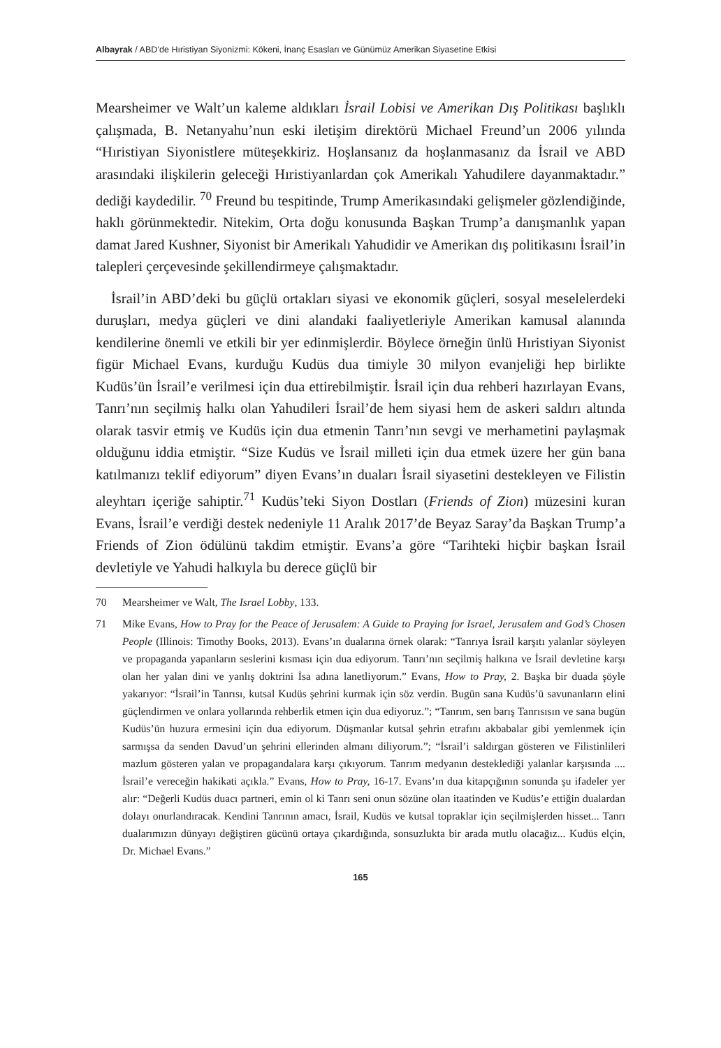Albayrak / ABD’de Hıristiyan Siyonizmi: Kökeni, İnanç Esasları ve Günümüz Amerikan Siyasetine Etkisi
Mearsheimer ve Walt’un kaleme aldıkları İsrail Lobisi ve Amerikan Dış Politikası başlıklı çalışmada, B. Netanyahu’nun eski iletişim direktörü Michael Freund’un 2006 yılında “Hıristiyan Siyonistlere müteşekkiriz. Hoşlansanız da hoşlanmasanız da İsrail ve ABD arasındaki ilişkilerin geleceği Hıristiyanlardan çok Amerikalı Yahudilere dayanmaktadır.” dediği kaydedilir. <sup>70</sup> Freund bu tespitinde, Trump Amerikasındaki gelişmeler gözlendiğinde, haklı görünmektedir. Nitekim, Orta doğu konusunda Başkan Trump’a danışmanlık yapan damat Jared Kushner, Siyonist bir Amerikalı Yahudidir ve Amerikan dış politikasını İsrail’in talepleri çerçevesinde şekillendirmeye çalışmaktadır.
İsrail’in ABD’deki bu güçlü ortakları siyasi ve ekonomik güçleri, sosyal meselelerdeki duruşları, medya güçleri ve dini alandaki faaliyetleriyle Amerikan kamusal alanında kendilerine önemli ve etkili bir yer edinmişlerdir. Böylece örneğin ünlü Hıristiyan Siyonist figür Michael Evans, kurduğu Kudüs dua timiyle 30 milyon evanjeliği hep birlikte Kudüs’ün İsrail’e verilmesi için dua ettirebilmiştir. İsrail için dua rehberi hazırlayan Evans, Tanrı’nın seçilmiş halkı olan Yahudileri İsrail’de hem siyasi hem de askeri saldırı altında olarak tasvir etmiş ve Kudüs için dua etmenin Tanrı’nın sevgi ve merhametini paylaşmak olduğunu iddia etmiştir. “Size Kudüs ve İsrail milleti için dua etmek üzere her gün bana katılmanızı teklif ediyorum” diyen Evans’ın duaları İsrail siyasetini destekleyen ve Filistin aleyhtarı içeriğe sahiptir.<sup>71</sup> Kudüs’teki Siyon Dostları (Friends of Zion) müzesini kuran Evans, İsrail’e verdiği destek nedeniyle 11 Aralık 2017’de Beyaz Saray’da Başkan Trump’a Friends of Zion ödülünü takdim etmiştir. Evans’a göre “Tarihteki hiçbir başkan İsrail devletiyle ve Yahudi halkıyla bu derece güçlü bir
70 Mearsheimer ve Walt, The Israel Lobby, 133.
71 Mike Evans, How to Pray for the Peace of Jerusalem: A Guide to Praying for Israel, Jerusalem and God’s Chosen People (Illinois: Timothy Books, 2013). Evans’ın dualarına örnek olarak: “Tanrıya İsrail karşıtı yalanlar söyleyen ve propaganda yapanların seslerini kısması için dua ediyorum. Tanrı’nın seçilmiş halkına ve İsrail devletine karşı olan her yalan dini ve yanlış doktrini İsa adına lanetliyorum.” Evans, How to Pray, 2. Başka bir duada şöyle yakarıyor: “İsrail’in Tanrısı, kutsal Kudüs şehrini kurmak için söz verdin. Bugün sana Kudüs’ü savunanların elini güçlendirmen ve onlara yollarında rehberlik etmen için dua ediyoruz.”; “Tanrım, sen barış Tanrısısın ve sana bugün Kudüs’ün huzura ermesini için dua ediyorum. Düşmanlar kutsal şehrin etrafını akbabalar gibi yemlenmek için sarmışsa da senden Davud’un şehrini ellerinden almanı diliyorum.”; “İsrail’i saldırgan gösteren ve Filistinlileri mazlum gösteren yalan ve propagandalara karşı çıkıyorum. Tanrım medyanın desteklediği yalanlar karşısında .... İsrail’e vereceğin hakikati açıkla.” Evans, How to Pray, 16-17. Evans’ın dua kitapçığının sonunda şu ifadeler yer alır: “Değerli Kudüs duacı partneri, emin ol ki Tanrı seni onun sözüne olan itaatinden ve Kudüs’e ettiğin dualardan dolayı onurlandıracak. Kendini Tanrının amacı, İsrail, Kudüs ve kutsal topraklar için seçilmişlerden hisset... Tanrı dualarımızın dünyayı değiştiren gücünü ortaya çıkardığında, sonsuzlukta bir arada mutlu olacağız... Kudüs elçin, Dr. Michael Evans.”
165